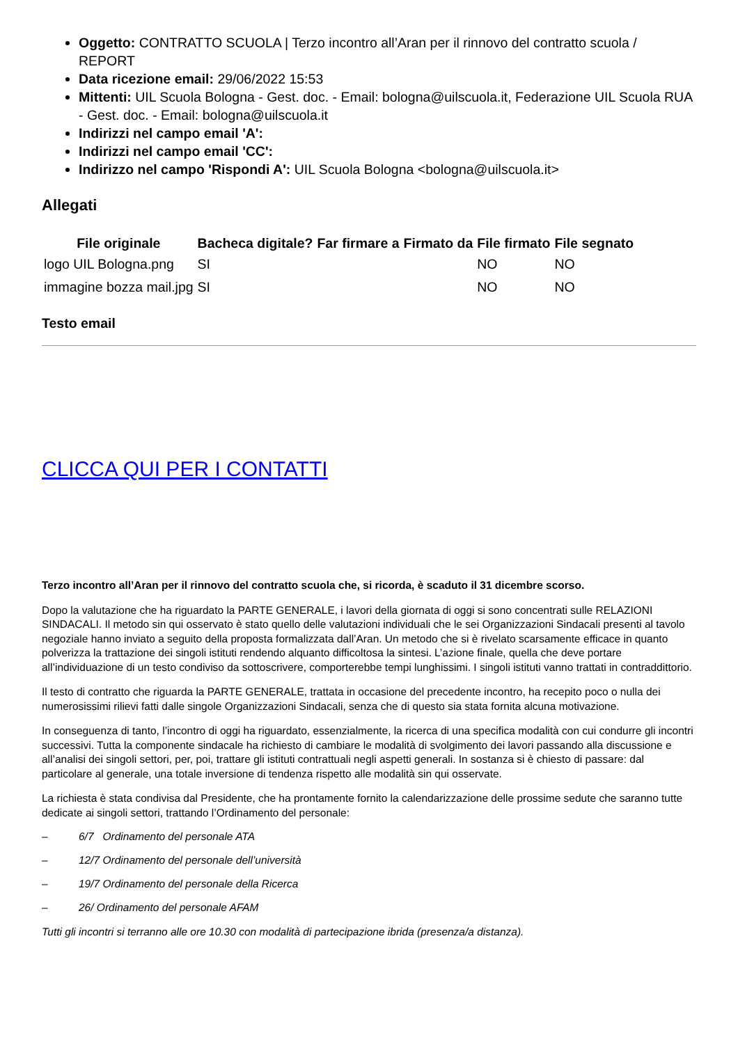Oggetto: CONTRATTO SCUOLA | Terzo incontro all’Aran per il rinnovo del contratto scuola / REPORT
Data ricezione email: 29/06/2022 15:53
Mittenti: UIL Scuola Bologna - Gest. doc. - Email: bologna@uilscuola.it, Federazione UIL Scuola RUA - Gest. doc. - Email: bologna@uilscuola.it
Indirizzi nel campo email 'A':
Indirizzi nel campo email 'CC':
Indirizzo nel campo 'Rispondi A': UIL Scuola Bologna <bologna@uilscuola.it>
Allegati
| File originale | Bacheca digitale? | Far firmare a | Firmato da | File firmato | File segnato |
| --- | --- | --- | --- | --- | --- |
| logo UIL Bologna.png | SI | | | NO | NO |
| immagine bozza mail.jpg | SI | | | NO | NO |
Testo email
CLICCA QUI PER I CONTATTI
Terzo incontro all’Aran per il rinnovo del contratto scuola che, si ricorda, è scaduto il 31 dicembre scorso.
Dopo la valutazione che ha riguardato la PARTE GENERALE, i lavori della giornata di oggi si sono concentrati sulle RELAZIONI SINDACALI. Il metodo sin qui osservato è stato quello delle valutazioni individuali che le sei Organizzazioni Sindacali presenti al tavolo negoziale hanno inviato a seguito della proposta formalizzata dall’Aran. Un metodo che si è rivelato scarsamente efficace in quanto polverizza la trattazione dei singoli istituti rendendo alquanto difficoltosa la sintesi. L’azione finale, quella che deve portare all’individuazione di un testo condiviso da sottoscrivere, comporterebbe tempi lunghissimi. I singoli istituti vanno trattati in contraddittorio.
Il testo di contratto che riguarda la PARTE GENERALE, trattata in occasione del precedente incontro, ha recepito poco o nulla dei numerosissimi rilievi fatti dalle singole Organizzazioni Sindacali, senza che di questo sia stata fornita alcuna motivazione.
In conseguenza di tanto, l’incontro di oggi ha riguardato, essenzialmente, la ricerca di una specifica modalità con cui condurre gli incontri successivi. Tutta la componente sindacale ha richiesto di cambiare le modalità di svolgimento dei lavori passando alla discussione e all’analisi dei singoli settori, per, poi, trattare gli istituti contrattuali negli aspetti generali. In sostanza si è chiesto di passare: dal particolare al generale, una totale inversione di tendenza rispetto alle modalità sin qui osservate.
La richiesta è stata condivisa dal Presidente, che ha prontamente fornito la calendarizzazione delle prossime sedute che saranno tutte dedicate ai singoli settori, trattando l’Ordinamento del personale:
– 6/7 Ordinamento del personale ATA
– 12/7 Ordinamento del personale dell’università
– 19/7 Ordinamento del personale della Ricerca
– 26/ Ordinamento del personale AFAM
Tutti gli incontri si terranno alle ore 10.30 con modalità di partecipazione ibrida (presenza/a distanza).